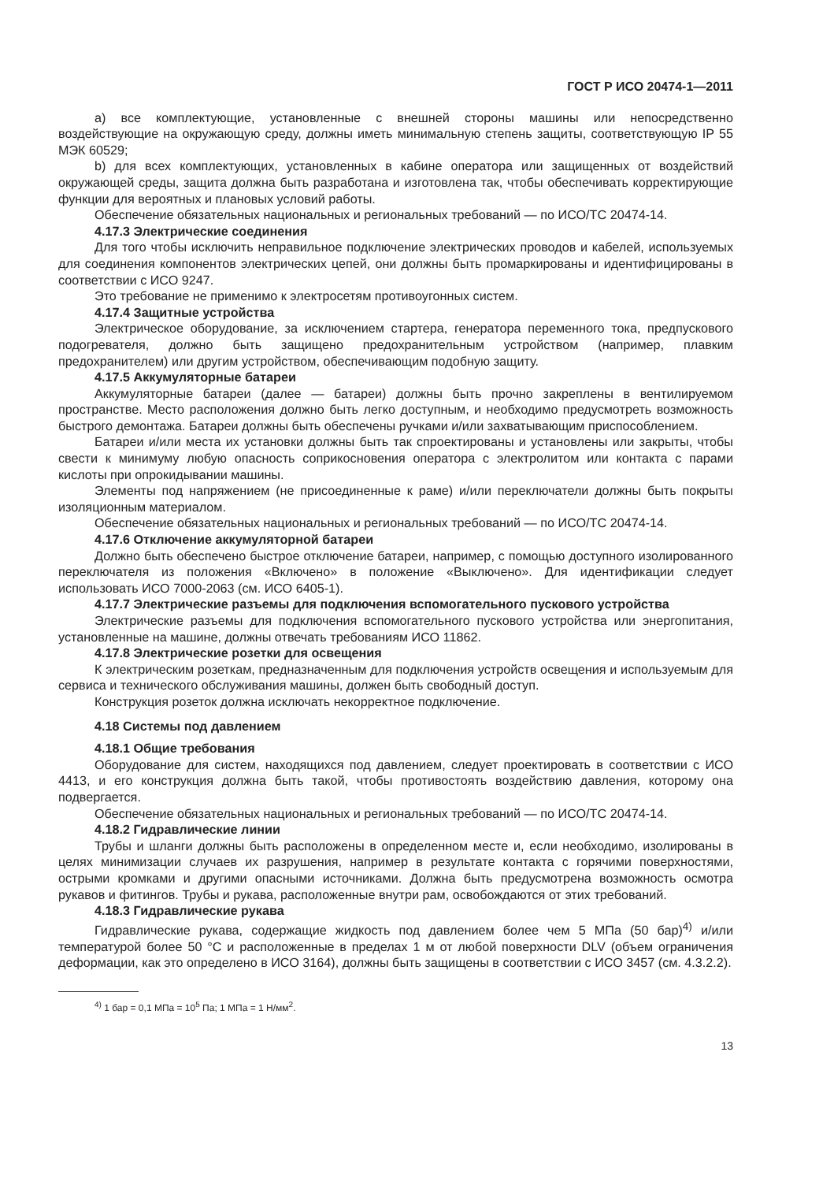ГОСТ Р ИСО 20474-1—2011
a) все комплектующие, установленные с внешней стороны машины или непосредственно воздействующие на окружающую среду, должны иметь минимальную степень защиты, соответствующую IP 55 МЭК 60529;
b) для всех комплектующих, установленных в кабине оператора или защищенных от воздействий окружающей среды, защита должна быть разработана и изготовлена так, чтобы обеспечивать корректирующие функции для вероятных и плановых условий работы.
Обеспечение обязательных национальных и региональных требований — по ИСО/ТС 20474-14.
4.17.3 Электрические соединения
Для того чтобы исключить неправильное подключение электрических проводов и кабелей, используемых для соединения компонентов электрических цепей, они должны быть промаркированы и идентифицированы в соответствии с ИСО 9247.
Это требование не применимо к электросетям противоугонных систем.
4.17.4 Защитные устройства
Электрическое оборудование, за исключением стартера, генератора переменного тока, предпускового подогревателя, должно быть защищено предохранительным устройством (например, плавким предохранителем) или другим устройством, обеспечивающим подобную защиту.
4.17.5 Аккумуляторные батареи
Аккумуляторные батареи (далее — батареи) должны быть прочно закреплены в вентилируемом пространстве. Место расположения должно быть легко доступным, и необходимо предусмотреть возможность быстрого демонтажа. Батареи должны быть обеспечены ручками и/или захватывающим приспособлением.
Батареи и/или места их установки должны быть так спроектированы и установлены или закрыты, чтобы свести к минимуму любую опасность соприкосновения оператора с электролитом или контакта с парами кислоты при опрокидывании машины.
Элементы под напряжением (не присоединенные к раме) и/или переключатели должны быть покрыты изоляционным материалом.
Обеспечение обязательных национальных и региональных требований — по ИСО/ТС 20474-14.
4.17.6 Отключение аккумуляторной батареи
Должно быть обеспечено быстрое отключение батареи, например, с помощью доступного изолированного переключателя из положения «Включено» в положение «Выключено». Для идентификации следует использовать ИСО 7000-2063 (см. ИСО 6405-1).
4.17.7 Электрические разъемы для подключения вспомогательного пускового устройства
Электрические разъемы для подключения вспомогательного пускового устройства или энергопитания, установленные на машине, должны отвечать требованиям ИСО 11862.
4.17.8 Электрические розетки для освещения
К электрическим розеткам, предназначенным для подключения устройств освещения и используемым для сервиса и технического обслуживания машины, должен быть свободный доступ.
Конструкция розеток должна исключать некорректное подключение.
4.18 Системы под давлением
4.18.1 Общие требования
Оборудование для систем, находящихся под давлением, следует проектировать в соответствии с ИСО 4413, и его конструкция должна быть такой, чтобы противостоять воздействию давления, которому она подвергается.
Обеспечение обязательных национальных и региональных требований — по ИСО/ТС 20474-14.
4.18.2 Гидравлические линии
Трубы и шланги должны быть расположены в определенном месте и, если необходимо, изолированы в целях минимизации случаев их разрушения, например в результате контакта с горячими поверхностями, острыми кромками и другими опасными источниками. Должна быть предусмотрена возможность осмотра рукавов и фитингов. Трубы и рукава, расположенные внутри рам, освобождаются от этих требований.
4.18.3 Гидравлические рукава
Гидравлические рукава, содержащие жидкость под давлением более чем 5 МПа (50 бар)<sup>4)</sup> и/или температурой более 50 °С и расположенные в пределах 1 м от любой поверхности DLV (объем ограничения деформации, как это определено в ИСО 3164), должны быть защищены в соответствии с ИСО 3457 (см. 4.3.2.2).
<sup>4)</sup> 1 бар = 0,1 МПа = 10<sup>5</sup> Па; 1 МПа = 1 Н/мм<sup>2</sup>.
13